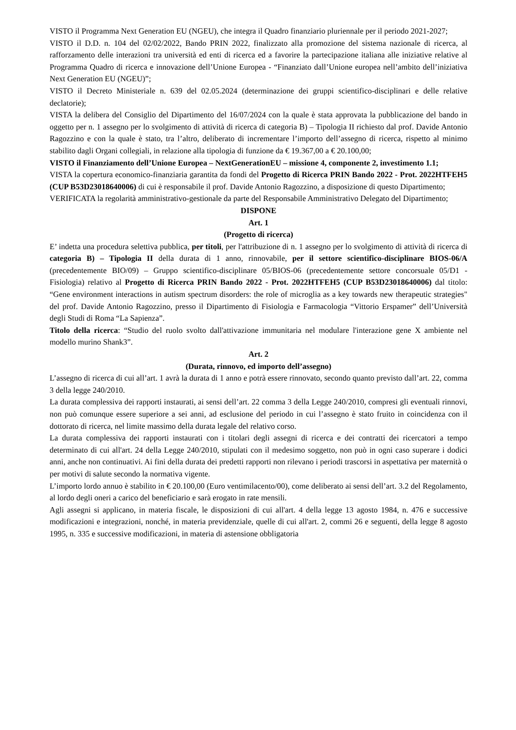VISTO il Programma Next Generation EU (NGEU), che integra il Quadro finanziario pluriennale per il periodo 2021-2027;
VISTO il D.D. n. 104 del 02/02/2022, Bando PRIN 2022, finalizzato alla promozione del sistema nazionale di ricerca, al rafforzamento delle interazioni tra università ed enti di ricerca ed a favorire la partecipazione italiana alle iniziative relative al Programma Quadro di ricerca e innovazione dell’Unione Europea - “Finanziato dall’Unione europea nell’ambito dell’iniziativa Next Generation EU (NGEU)”;
VISTO il Decreto Ministeriale n. 639 del 02.05.2024 (determinazione dei gruppi scientifico-disciplinari e delle relative declatorie);
VISTA la delibera del Consiglio del Dipartimento del 16/07/2024 con la quale è stata approvata la pubblicazione del bando in oggetto per n. 1 assegno per lo svolgimento di attività di ricerca di categoria B) – Tipologia II richiesto dal prof. Davide Antonio Ragozzino e con la quale è stato, tra l’altro, deliberato di incrementare l’importo dell’assegno di ricerca, rispetto al minimo stabilito dagli Organi collegiali, in relazione alla tipologia di funzione da € 19.367,00 a € 20.100,00;
VISTO il Finanziamento dell’Unione Europea – NextGenerationEU – missione 4, componente 2, investimento 1.1;
VISTA la copertura economico-finanziaria garantita da fondi del Progetto di Ricerca PRIN Bando 2022 - Prot. 2022HTFEH5 (CUP B53D23018640006) di cui è responsabile il prof. Davide Antonio Ragozzino, a disposizione di questo Dipartimento;
VERIFICATA la regolarità amministrativo-gestionale da parte del Responsabile Amministrativo Delegato del Dipartimento;
DISPONE
Art. 1
(Progetto di ricerca)
E’ indetta una procedura selettiva pubblica, per titoli, per l'attribuzione di n. 1 assegno per lo svolgimento di attività di ricerca di categoria B) – Tipologia II della durata di 1 anno, rinnovabile, per il settore scientifico-disciplinare BIOS-06/A (precedentemente BIO/09) – Gruppo scientifico-disciplinare 05/BIOS-06 (precedentemente settore concorsuale 05/D1 - Fisiologia) relativo al Progetto di Ricerca PRIN Bando 2022 - Prot. 2022HTFEH5 (CUP B53D23018640006) dal titolo: “Gene environment interactions in autism spectrum disorders: the role of microglia as a key towards new therapeutic strategies" del prof. Davide Antonio Ragozzino, presso il Dipartimento di Fisiologia e Farmacologia “Vittorio Erspamer” dell’Università degli Studi di Roma “La Sapienza”.
Titolo della ricerca: “Studio del ruolo svolto dall'attivazione immunitaria nel modulare l'interazione gene X ambiente nel modello murino Shank3”.
Art. 2
(Durata, rinnovo, ed importo dell’assegno)
L’assegno di ricerca di cui all’art. 1 avrà la durata di 1 anno e potrà essere rinnovato, secondo quanto previsto dall’art. 22, comma 3 della legge 240/2010.
La durata complessiva dei rapporti instaurati, ai sensi dell’art. 22 comma 3 della Legge 240/2010, compresi gli eventuali rinnovi, non può comunque essere superiore a sei anni, ad esclusione del periodo in cui l’assegno è stato fruito in coincidenza con il dottorato di ricerca, nel limite massimo della durata legale del relativo corso.
La durata complessiva dei rapporti instaurati con i titolari degli assegni di ricerca e dei contratti dei ricercatori a tempo determinato di cui all'art. 24 della Legge 240/2010, stipulati con il medesimo soggetto, non può in ogni caso superare i dodici anni, anche non continuativi. Ai fini della durata dei predetti rapporti non rilevano i periodi trascorsi in aspettativa per maternità o per motivi di salute secondo la normativa vigente.
L’importo lordo annuo è stabilito in € 20.100,00 (Euro ventimilacento/00), come deliberato ai sensi dell’art. 3.2 del Regolamento, al lordo degli oneri a carico del beneficiario e sarà erogato in rate mensili.
Agli assegni si applicano, in materia fiscale, le disposizioni di cui all'art. 4 della legge 13 agosto 1984, n. 476 e successive modificazioni e integrazioni, nonché, in materia previdenziale, quelle di cui all'art. 2, commi 26 e seguenti, della legge 8 agosto 1995, n. 335 e successive modificazioni, in materia di astensione obbligatoria